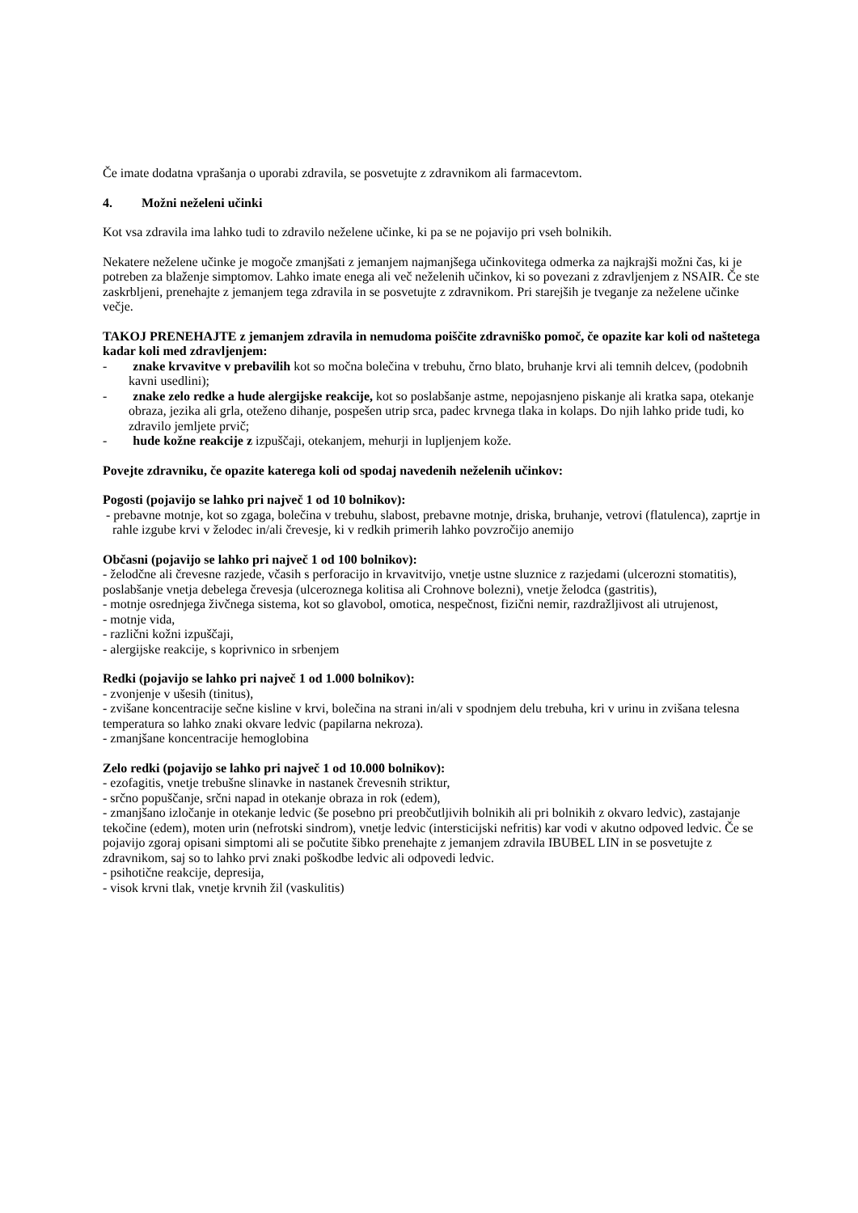Če imate dodatna vprašanja o uporabi zdravila, se posvetujte z zdravnikom ali farmacevtom.
4. Možni neželeni učinki
Kot vsa zdravila ima lahko tudi to zdravilo neželene učinke, ki pa se ne pojavijo pri vseh bolnikih.
Nekatere neželene učinke je mogoče zmanjšati z jemanjem najmanjšega učinkovitega odmerka za najkrajši možni čas, ki je potreben za blaženje simptomov. Lahko imate enega ali več neželenih učinkov, ki so povezani z zdravljenjem z NSAIR. Če ste zaskrbljeni, prenehajte z jemanjem tega zdravila in se posvetujte z zdravnikom. Pri starejših je tveganje za neželene učinke večje.
TAKOJ PRENEHAJTE z jemanjem zdravila in nemudoma poiščite zdravniško pomoč, če opazite kar koli od naštetega kadar koli med zdravljenjem:
- znake krvavitve v prebavilih kot so močna bolečina v trebuhu, črno blato, bruhanje krvi ali temnih delcev, (podobnih kavni usedlini);
- znake zelo redke a hude alergijske reakcije, kot so poslabšanje astme, nepojasnjeno piskanje ali kratka sapa, otekanje obraza, jezika ali grla, oteženo dihanje, pospešen utrip srca, padec krvnega tlaka in kolaps. Do njih lahko pride tudi, ko zdravilo jemljete prvič;
- hude kožne reakcije z izpuščaji, otekanjem, mehurji in lupljenjem kože.
Povejte zdravniku, če opazite katerega koli od spodaj navedenih neželenih učinkov:
Pogosti (pojavijo se lahko pri največ 1 od 10 bolnikov):
- prebavne motnje, kot so zgaga, bolečina v trebuhu, slabost, prebavne motnje, driska, bruhanje, vetrovi (flatulenca), zaprtje in rahle izgube krvi v želodec in/ali črevesje, ki v redkih primerih lahko povzročijo anemijo
Občasni (pojavijo se lahko pri največ 1 od 100 bolnikov):
- želodčne ali črevesne razjede, včasih s perforacijo in krvavitvijo, vnetje ustne sluznice z razjedami (ulcerozni stomatitis), poslabšanje vnetja debelega črevesja (ulceroznega kolitisa ali Crohnove bolezni), vnetje želodca (gastritis),
- motnje osrednjega živčnega sistema, kot so glavobol, omotica, nespečnost, fizični nemir, razdražljivost ali utrujenost,
- motnje vida,
- različni kožni izpuščaji,
- alergijske reakcije, s koprivnico in srbenjem
Redki (pojavijo se lahko pri največ 1 od 1.000 bolnikov):
- zvonjenje v ušesih (tinitus),
- zvišane koncentracije sečne kisline v krvi, bolečina na strani in/ali v spodnjem delu trebuha, kri v urinu in zvišana telesna temperatura so lahko znaki okvare ledvic (papilarna nekroza).
- zmanjšane koncentracije hemoglobina
Zelo redki (pojavijo se lahko pri največ 1 od 10.000 bolnikov):
- ezofagitis, vnetje trebušne slinavke in nastanek črevesnih striktur,
- srčno popuščanje, srčni napad in otekanje obraza in rok (edem),
- zmanjšano izločanje in otekanje ledvic (še posebno pri preobčutljivih bolnikih ali pri bolnikih z okvaro ledvic), zastajanje tekočine (edem), moten urin (nefrotski sindrom), vnetje ledvic (intersticijski nefritis) kar vodi v akutno odpoved ledvic. Če se pojavijo zgoraj opisani simptomi ali se počutite šibko prenehajte z jemanjem zdravila IBUBEL LIN in se posvetujte z zdravnikom, saj so to lahko prvi znaki poškodbe ledvic ali odpovedi ledvic.
- psihotične reakcije, depresija,
- visok krvni tlak, vnetje krvnih žil (vaskulitis)